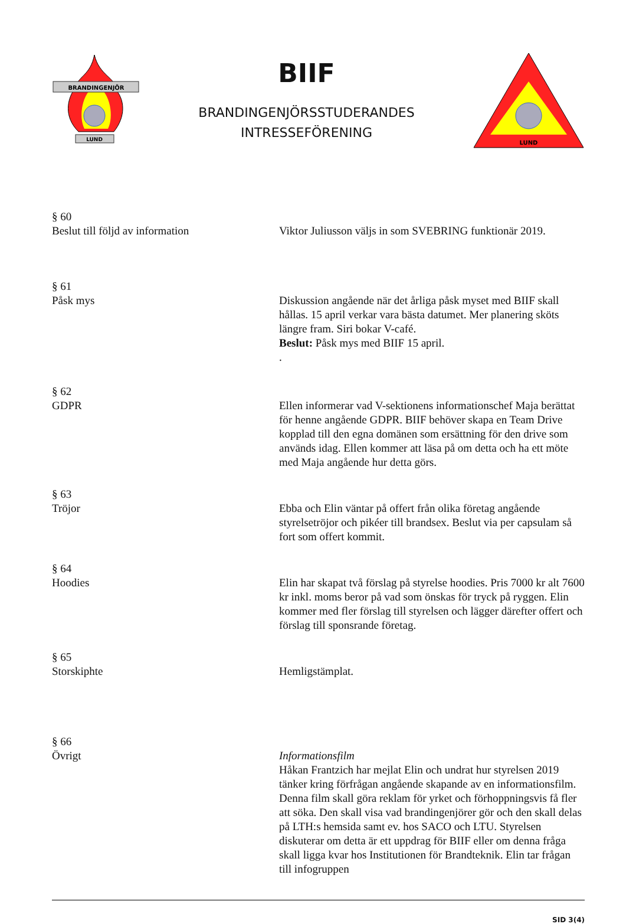BRANDINGENJÖR
LUND
BIIF
BRANDINGENJÖRSSTUDERANDES
INTRESSEFÖRENING
LUND
§ 60
Beslut till följd av information
Viktor Juliusson väljs in som SVEBRING funktionär 2019.
§ 61
Påsk mys
Diskussion angående när det årliga påsk myset med BIIF skall hållas. 15 april verkar vara bästa datumet. Mer planering sköts längre fram. Siri bokar V-café.
Beslut: Påsk mys med BIIF 15 april.
.
§ 62
GDPR
Ellen informerar vad V-sektionens informationschef Maja berättat för henne angående GDPR. BIIF behöver skapa en Team Drive kopplad till den egna domänen som ersättning för den drive som används idag. Ellen kommer att läsa på om detta och ha ett möte med Maja angående hur detta görs.
§ 63
Tröjor
Ebba och Elin väntar på offert från olika företag angående styrelsetröjor och pikéer till brandsex. Beslut via per capsulam så fort som offert kommit.
§ 64
Hoodies
Elin har skapat två förslag på styrelse hoodies. Pris 7000 kr alt 7600 kr inkl. moms beror på vad som önskas för tryck på ryggen. Elin kommer med fler förslag till styrelsen och lägger därefter offert och förslag till sponsrande företag.
§ 65
Storskiphte
Hemligstämplat.
§ 66
Övrigt
Informationsfilm
Håkan Frantzich har mejlat Elin och undrat hur styrelsen 2019 tänker kring förfrågan angående skapande av en informationsfilm. Denna film skall göra reklam för yrket och förhoppningsvis få fler att söka. Den skall visa vad brandingenjörer gör och den skall delas på LTH:s hemsida samt ev. hos SACO och LTU. Styrelsen diskuterar om detta är ett uppdrag för BIIF eller om denna fråga skall ligga kvar hos Institutionen för Brandteknik. Elin tar frågan till infogruppen
SID 3(4)